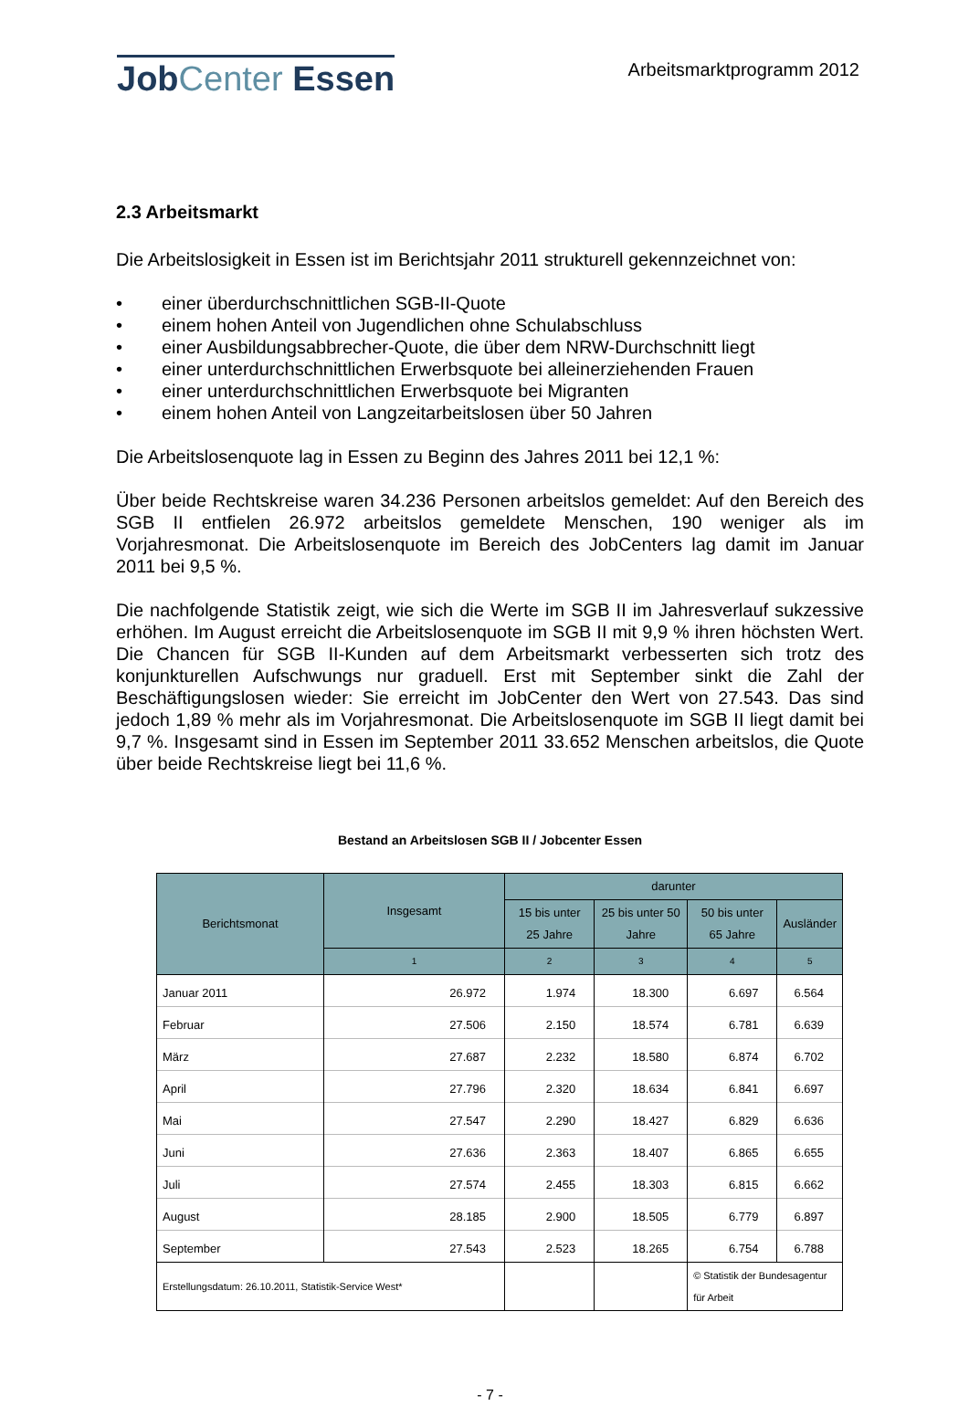JobCenter Essen
Arbeitsmarktprogramm 2012
2.3 Arbeitsmarkt
Die Arbeitslosigkeit in Essen ist im Berichtsjahr 2011 strukturell gekennzeichnet von:
• einer überdurchschnittlichen SGB-II-Quote
• einem hohen Anteil von Jugendlichen ohne Schulabschluss
• einer Ausbildungsabbrecher-Quote, die über dem NRW-Durchschnitt liegt
• einer unterdurchschnittlichen Erwerbsquote bei alleinerziehenden Frauen
• einer unterdurchschnittlichen Erwerbsquote bei Migranten
• einem hohen Anteil von Langzeitarbeitslosen über 50 Jahren
Die Arbeitslosenquote lag in Essen zu Beginn des Jahres 2011 bei 12,1 %:
Über beide Rechtskreise waren 34.236 Personen arbeitslos gemeldet: Auf den Bereich des SGB II entfielen 26.972 arbeitslos gemeldete Menschen, 190 weniger als im Vorjahresmonat. Die Arbeitslosenquote im Bereich des JobCenters lag damit im Januar 2011 bei 9,5 %.
Die nachfolgende Statistik zeigt, wie sich die Werte im SGB II im Jahresverlauf sukzessive erhöhen. Im August erreicht die Arbeitslosenquote im SGB II mit 9,9 % ihren höchsten Wert. Die Chancen für SGB II-Kunden auf dem Arbeitsmarkt verbesserten sich trotz des konjunkturellen Aufschwungs nur graduell. Erst mit September sinkt die Zahl der Beschäftigungslosen wieder: Sie erreicht im JobCenter den Wert von 27.543. Das sind jedoch 1,89 % mehr als im Vorjahresmonat. Die Arbeitslosenquote im SGB II liegt damit bei 9,7 %. Insgesamt sind in Essen im September 2011 33.652 Menschen arbeitslos, die Quote über beide Rechtskreise liegt bei 11,6 %.
Bestand an Arbeitslosen SGB II / Jobcenter Essen
| Berichtsmonat | Insgesamt | darunter | | | |
| --- | --- | --- | --- | --- | --- |
| | | 15 bis unter 25 Jahre | 25 bis unter 50 Jahre | 50 bis unter 65 Jahre | Ausländer |
| | 1 | 2 | 3 | 4 | 5 |
| Januar 2011 | 26.972 | 1.974 | 18.300 | 6.697 | 6.564 |
| Februar | 27.506 | 2.150 | 18.574 | 6.781 | 6.639 |
| März | 27.687 | 2.232 | 18.580 | 6.874 | 6.702 |
| April | 27.796 | 2.320 | 18.634 | 6.841 | 6.697 |
| Mai | 27.547 | 2.290 | 18.427 | 6.829 | 6.636 |
| Juni | 27.636 | 2.363 | 18.407 | 6.865 | 6.655 |
| Juli | 27.574 | 2.455 | 18.303 | 6.815 | 6.662 |
| August | 28.185 | 2.900 | 18.505 | 6.779 | 6.897 |
| September | 27.543 | 2.523 | 18.265 | 6.754 | 6.788 |
| Erstellungsdatum: 26.10.2011, Statistik-Service West* | | | | © Statistik der Bundesagentur für Arbeit | |
- 7 -